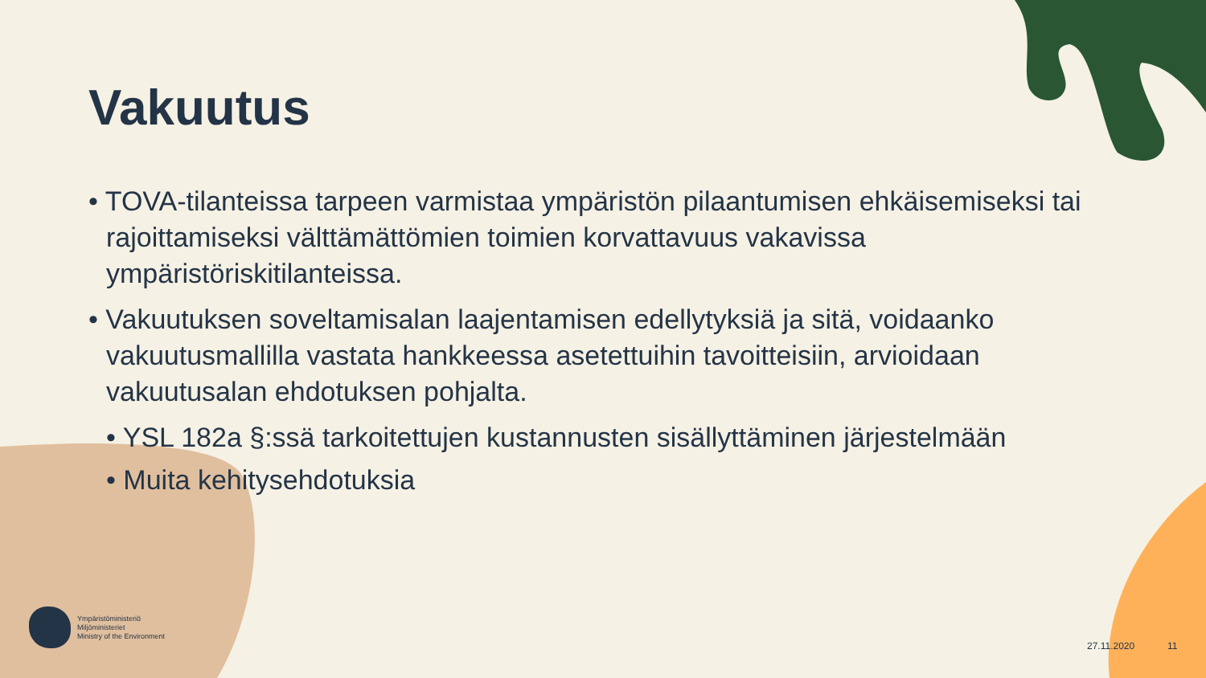Vakuutus
• TOVA-tilanteissa tarpeen varmistaa ympäristön pilaantumisen ehkäisemiseksi tai rajoittamiseksi välttämättömien toimien korvattavuus vakavissa ympäristöriskitilanteissa.
• Vakuutuksen soveltamisalan laajentamisen edellytyksiä ja sitä, voidaanko vakuutusmallilla vastata hankkeessa asetettuihin tavoitteisiin, arvioidaan vakuutusalan ehdotuksen pohjalta.
• YSL 182a §:ssä tarkoitettujen kustannusten sisällyttäminen järjestelmään
• Muita kehitysehdotuksia
Ympäristöministeriö
Miljöministeriet
Ministry of the Environment
27.11.2020 11